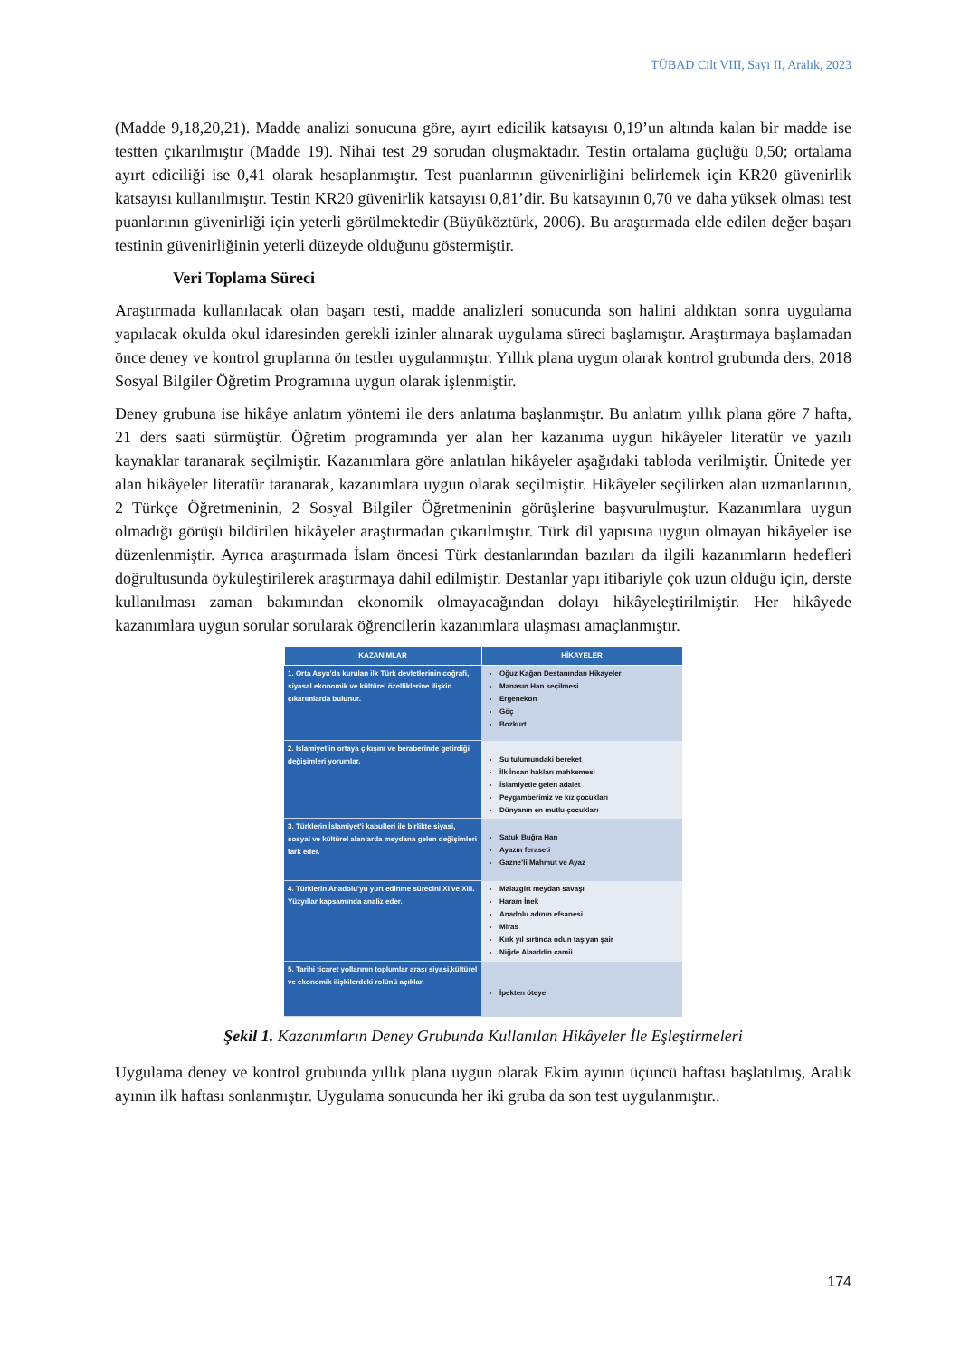TÜBAD Cilt VIII, Sayı II, Aralık, 2023
(Madde 9,18,20,21). Madde analizi sonucuna göre, ayırt edicilik katsayısı 0,19’un altında kalan bir madde ise testten çıkarılmıştır (Madde 19). Nihai test 29 sorudan oluşmaktadır. Testin ortalama güçlüğü 0,50; ortalama ayırt ediciliği ise 0,41 olarak hesaplanmıştır. Test puanlarının güvenirliğini belirlemek için KR20 güvenirlik katsayısı kullanılmıştır. Testin KR20 güvenirlik katsayısı 0,81’dir. Bu katsayının 0,70 ve daha yüksek olması test puanlarının güvenirliği için yeterli görülmektedir (Büyüköztürk, 2006). Bu araştırmada elde edilen değer başarı testinin güvenirliğinin yeterli düzeyde olduğunu göstermiştir.
Veri Toplama Süreci
Araştırmada kullanılacak olan başarı testi, madde analizleri sonucunda son halini aldıktan sonra uygulama yapılacak okulda okul idaresinden gerekli izinler alınarak uygulama süreci başlamıştır. Araştırmaya başlamadan önce deney ve kontrol gruplarına ön testler uygulanmıştır. Yıllık plana uygun olarak kontrol grubunda ders, 2018 Sosyal Bilgiler Öğretim Programına uygun olarak işlenmiştir.
Deney grubuna ise hikâye anlatım yöntemi ile ders anlatıma başlanmıştır. Bu anlatım yıllık plana göre 7 hafta, 21 ders saati sürmüştür. Öğretim programında yer alan her kazanıma uygun hikâyeler literatür ve yazılı kaynaklar taranarak seçilmiştir. Kazanımlara göre anlatılan hikâyeler aşağıdaki tabloda verilmiştir. Ünitede yer alan hikâyeler literatür taranarak, kazanımlara uygun olarak seçilmiştir. Hikâyeler seçilirken alan uzmanlarının, 2 Türkçe Öğretmeninin, 2 Sosyal Bilgiler Öğretmeninin görüşlerine başvurulmuştur. Kazanımlara uygun olmadığı görüşü bildirilen hikâyeler araştırmadan çıkarılmıştır. Türk dil yapısına uygun olmayan hikâyeler ise düzenlenmiştir. Ayrıca araştırmada İslam öncesi Türk destanlarından bazıları da ilgili kazanımların hedefleri doğrultusunda öyküleştirilerek araştırmaya dahil edilmiştir. Destanlar yapı itibariyle çok uzun olduğu için, derste kullanılması zaman bakımından ekonomik olmayacağından dolayı hikâyeleştirilmiştir. Her hikâyede kazanımlara uygun sorular sorularak öğrencilerin kazanımlara ulaşması amaçlanmıştır.
| KAZANIMLAR | HİKAYELER |
| --- | --- |
| 1. Orta Asya’da kurulan ilk Türk devletlerinin coğrafi, siyasal ekonomik ve kültürel özelliklerine ilişkin çıkarımlarda bulunur. | Oğuz Kağan Destanından Hikayeler Manasın Han seçilmesi Ergenekon Göç Bozkurt |
| 2. İslamiyet’in ortaya çıkışını ve beraberinde getirdiği değişimleri yorumlar. | Su tulumundaki bereket İlk İnsan hakları mahkemesi İslamiyetle gelen adalet Peygamberimiz ve kız çocukları Dünyanın en mutlu çocukları |
| 3. Türklerin İslamiyet’i kabulleri ile birlikte siyasi, sosyal ve kültürel alanlarda meydana gelen değişimleri fark eder. | Satuk Buğra Han Ayazın feraseti Gazne’li Mahmut ve Ayaz |
| 4. Türklerin Anadolu’yu yurt edinme sürecini XI ve XIII. Yüzyıllar kapsamında analiz eder. | Malazgirt meydan savaşı Haram İnek Anadolu adının efsanesi Miras Kırk yıl sırtında odun taşıyan şair Niğde Alaaddin camii |
| 5. Tarihi ticaret yollarının toplumlar arası siyasi,kültürel ve ekonomik ilişkilerdeki rolünü açıklar. | İpekten öteye |
Şekil 1. Kazanımların Deney Grubunda Kullanılan Hikâyeler İle Eşleştirmeleri
Uygulama deney ve kontrol grubunda yıllık plana uygun olarak Ekim ayının üçüncü haftası başlatılmış, Aralık ayının ilk haftası sonlanmıştır. Uygulama sonucunda her iki gruba da son test uygulanmıştır..
174